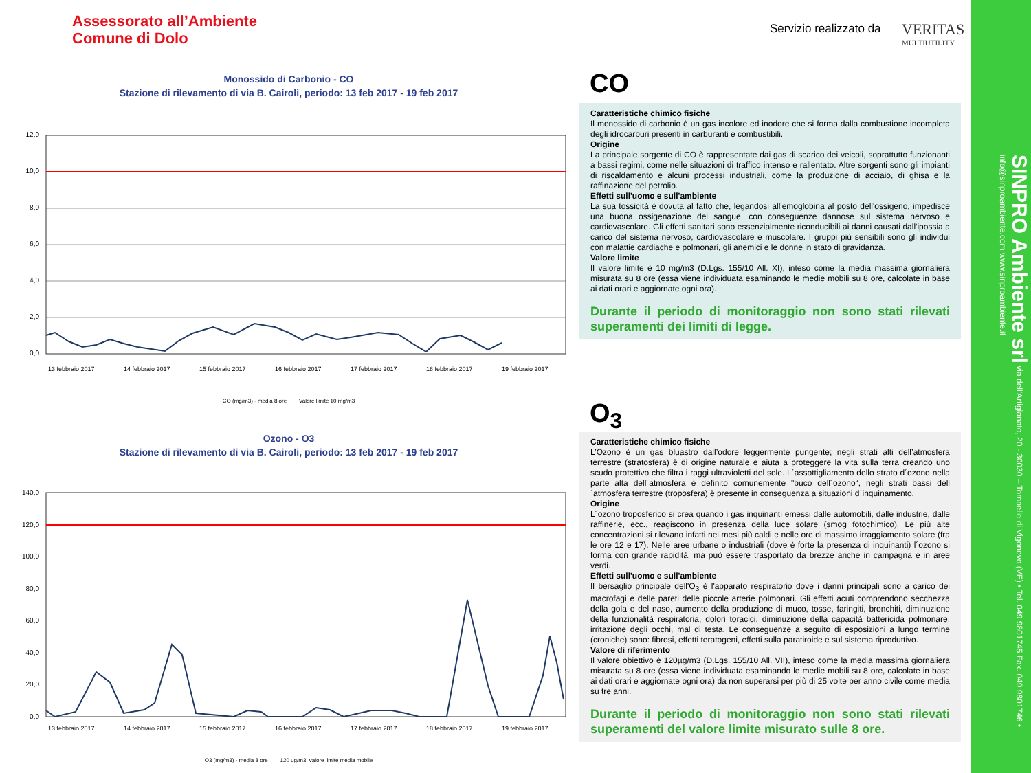Assessorato all’Ambiente
Comune di Dolo
Servizio realizzato da VERITAS
MULTIUTILITY
Monossido di Carbonio - CO
Stazione di rilevamento di via B. Cairoli, periodo: 13 feb 2017 - 19 feb 2017
12,0
10,0
8,0
6,0
4,0
2,0
0,0
13 febbraio 2017
14 febbraio 2017
15 febbraio 2017
16 febbraio 2017
17 febbraio 2017
18 febbraio 2017
19 febbraio 2017
CO (mg/m3) - media 8 ore Valore limite 10 mg/m3
CO
Caratteristiche chimico fisiche
Il monossido di carbonio è un gas incolore ed inodore che si forma dalla combustione incompleta degli idrocarburi presenti in carburanti e combustibili.
Origine
La principale sorgente di CO è rappresentate dai gas di scarico dei veicoli, soprattutto funzionanti a bassi regimi, come nelle situazioni di traffico intenso e rallentato. Altre sorgenti sono gli impianti di riscaldamento e alcuni processi industriali, come la produzione di acciaio, di ghisa e la raffinazione del petrolio.
Effetti sull'uomo e sull'ambiente
La sua tossicità è dovuta al fatto che, legandosi all'emoglobina al posto dell'ossigeno, impedisce una buona ossigenazione del sangue, con conseguenze dannose sul sistema nervoso e cardiovascolare. Gli effetti sanitari sono essenzialmente riconducibili ai danni causati dall'ipossia a carico del sistema nervoso, cardiovascolare e muscolare. I gruppi più sensibili sono gli individui con malattie cardiache e polmonari, gli anemici e le donne in stato di gravidanza.
Valore limite
Il valore limite è 10 mg/m3 (D.Lgs. 155/10 All. XI), inteso come la media massima giornaliera misurata su 8 ore (essa viene individuata esaminando le medie mobili su 8 ore, calcolate in base ai dati orari e aggiornate ogni ora).
Durante il periodo di monitoraggio non sono stati rilevati superamenti dei limiti di legge.
Ozono - O3
Stazione di rilevamento di via B. Cairoli, periodo: 13 feb 2017 - 19 feb 2017
140,0
120,0
100,0
80,0
60,0
40,0
20,0
0,0
13 febbraio 2017
14 febbraio 2017
15 febbraio 2017
16 febbraio 2017
17 febbraio 2017
18 febbraio 2017
19 febbraio 2017
O3 (mg/m3) - media 8 ore 120 ug/m3: valore limite media mobile
O<sub>3</sub>
Caratteristiche chimico fisiche
L’Ozono è un gas bluastro dall’odore leggermente pungente; negli strati alti dell’atmosfera terrestre (stratosfera) è di origine naturale e aiuta a proteggere la vita sulla terra creando uno scudo protettivo che filtra i raggi ultravioletti del sole. L´assottigliamento dello strato d´ozono nella parte alta dell´atmosfera è definito comunemente "buco dell´ozono“, negli strati bassi dell´atmosfera terrestre (troposfera) è presente in conseguenza a situazioni d´inquinamento.
Origine
L´ozono troposferico si crea quando i gas inquinanti emessi dalle automobili, dalle industrie, dalle raffinerie, ecc., reagiscono in presenza della luce solare (smog fotochimico). Le più alte concentrazioni si rilevano infatti nei mesi più caldi e nelle ore di massimo irraggiamento solare (fra le ore 12 e 17). Nelle aree urbane o industriali (dove è forte la presenza di inquinanti) l´ozono si forma con grande rapidità, ma può essere trasportato da brezze anche in campagna e in aree verdi.
Effetti sull'uomo e sull'ambiente
Il bersaglio principale dell'O<sub>3</sub> è l'apparato respiratorio dove i danni principali sono a carico dei macrofagi e delle pareti delle piccole arterie polmonari. Gli effetti acuti comprendono secchezza della gola e del naso, aumento della produzione di muco, tosse, faringiti, bronchiti, diminuzione della funzionalità respiratoria, dolori toracici, diminuzione della capacità battericida polmonare, irritazione degli occhi, mal di testa. Le conseguenze a seguito di esposizioni a lungo termine (croniche) sono: fibrosi, effetti teratogeni, effetti sulla paratiroide e sul sistema riproduttivo.
Valore di riferimento
Il valore obiettivo è 120µg/m3 (D.Lgs. 155/10 All. VII), inteso come la media massima giornaliera misurata su 8 ore (essa viene individuata esaminando le medie mobili su 8 ore, calcolate in base ai dati orari e aggiornate ogni ora) da non superarsi per più di 25 volte per anno civile come media su tre anni.
Durante il periodo di monitoraggio non sono stati rilevati superamenti del valore limite misurato sulle 8 ore.
SINPRO Ambiente srl via dell'Artigianato, 20 - 30030 – Tombelle di Vigonovo (VE) • Tel. 049 9801745 Fax. 049 9801746 • info@sinproambiente.com www.sinproambiente.it